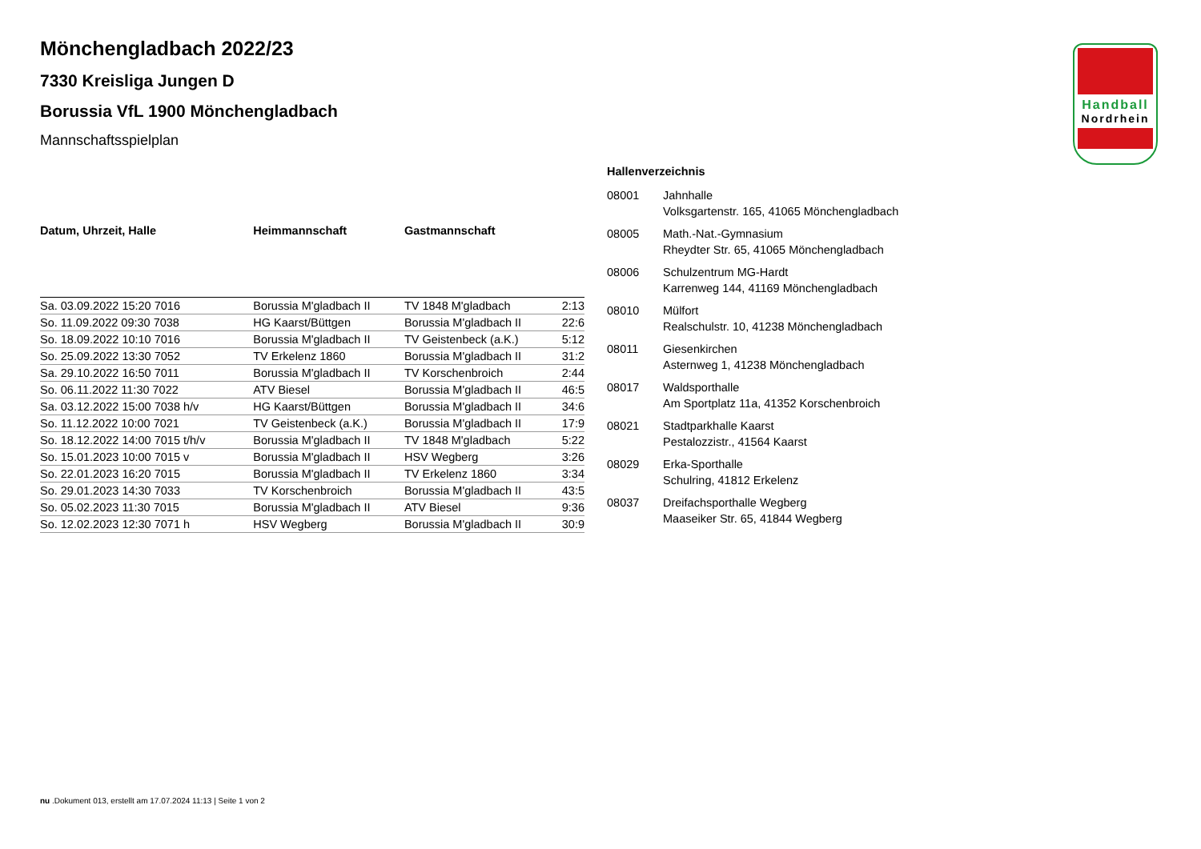Handball
Nordrhein
Mönchengladbach 2022/23
7330 Kreisliga Jungen D
Borussia VfL 1900 Mönchengladbach
Mannschaftsspielplan
| Datum, Uhrzeit, Halle | Heimmannschaft | Gastmannschaft | |
| --- | --- | --- | --- |
| Sa. 03.09.2022 15:20 7016 | Borussia M'gladbach II | TV 1848 M'gladbach | 2:13 |
| So. 11.09.2022 09:30 7038 | HG Kaarst/Büttgen | Borussia M'gladbach II | 22:6 |
| So. 18.09.2022 10:10 7016 | Borussia M'gladbach II | TV Geistenbeck (a.K.) | 5:12 |
| So. 25.09.2022 13:30 7052 | TV Erkelenz 1860 | Borussia M'gladbach II | 31:2 |
| Sa. 29.10.2022 16:50 7011 | Borussia M'gladbach II | TV Korschenbroich | 2:44 |
| So. 06.11.2022 11:30 7022 | ATV Biesel | Borussia M'gladbach II | 46:5 |
| Sa. 03.12.2022 15:00 7038 h/v | HG Kaarst/Büttgen | Borussia M'gladbach II | 34:6 |
| So. 11.12.2022 10:00 7021 | TV Geistenbeck (a.K.) | Borussia M'gladbach II | 17:9 |
| So. 18.12.2022 14:00 7015 t/h/v | Borussia M'gladbach II | TV 1848 M'gladbach | 5:22 |
| So. 15.01.2023 10:00 7015 v | Borussia M'gladbach II | HSV Wegberg | 3:26 |
| So. 22.01.2023 16:20 7015 | Borussia M'gladbach II | TV Erkelenz 1860 | 3:34 |
| So. 29.01.2023 14:30 7033 | TV Korschenbroich | Borussia M'gladbach II | 43:5 |
| So. 05.02.2023 11:30 7015 | Borussia M'gladbach II | ATV Biesel | 9:36 |
| So. 12.02.2023 12:30 7071 h | HSV Wegberg | Borussia M'gladbach II | 30:9 |
Hallenverzeichnis
| 08001 | Jahnhalle Volksgartenstr. 165, 41065 Mönchengladbach |
| 08005 | Math.-Nat.-Gymnasium Rheydter Str. 65, 41065 Mönchengladbach |
| 08006 | Schulzentrum MG-Hardt Karrenweg 144, 41169 Mönchengladbach |
| 08010 | Mülfort Realschulstr. 10, 41238 Mönchengladbach |
| 08011 | Giesenkirchen Asternweg 1, 41238 Mönchengladbach |
| 08017 | Waldsporthalle Am Sportplatz 11a, 41352 Korschenbroich |
| 08021 | Stadtparkhalle Kaarst Pestalozzistr., 41564 Kaarst |
| 08029 | Erka-Sporthalle Schulring, 41812 Erkelenz |
| 08037 | Dreifachsporthalle Wegberg Maaseiker Str. 65, 41844 Wegberg |
nu .Dokument 013, erstellt am 17.07.2024 11:13 | Seite 1 von 2